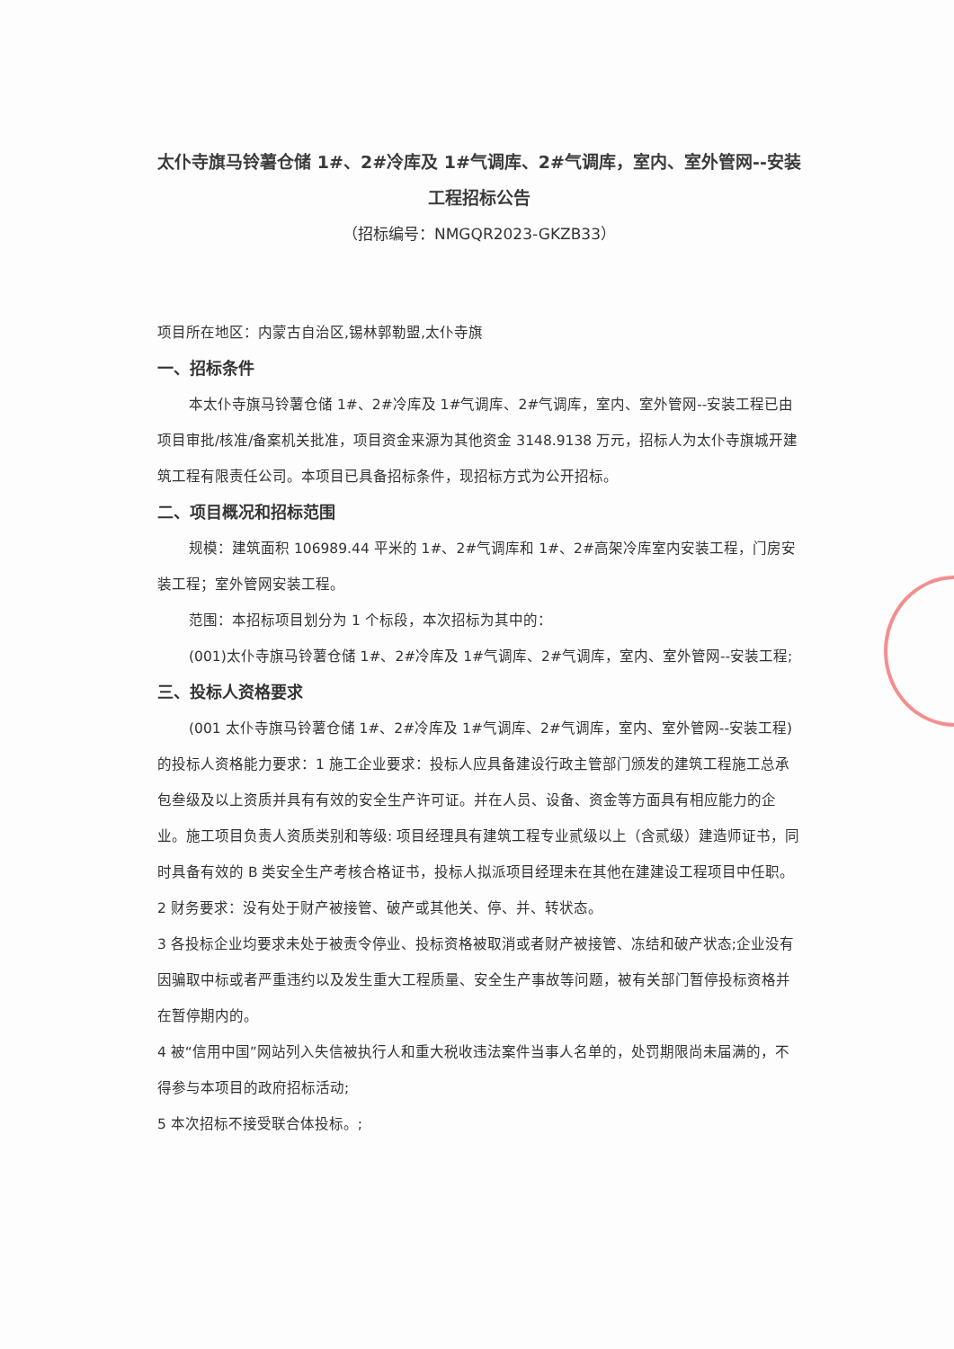太仆寺旗马铃薯仓储 1#、2#冷库及 1#气调库、2#气调库，室内、室外管网--安装工程招标公告
（招标编号：NMGQR2023-GKZB33）
项目所在地区：内蒙古自治区,锡林郭勒盟,太仆寺旗
一、招标条件
本太仆寺旗马铃薯仓储 1#、2#冷库及 1#气调库、2#气调库，室内、室外管网--安装工程已由项目审批/核准/备案机关批准，项目资金来源为其他资金 3148.9138 万元，招标人为太仆寺旗城开建筑工程有限责任公司。本项目已具备招标条件，现招标方式为公开招标。
二、项目概况和招标范围
规模：建筑面积 106989.44 平米的 1#、2#气调库和 1#、2#高架冷库室内安装工程，门房安装工程；室外管网安装工程。
范围：本招标项目划分为 1 个标段，本次招标为其中的：
(001)太仆寺旗马铃薯仓储 1#、2#冷库及 1#气调库、2#气调库，室内、室外管网--安装工程;
三、投标人资格要求
(001 太仆寺旗马铃薯仓储 1#、2#冷库及 1#气调库、2#气调库，室内、室外管网--安装工程)的投标人资格能力要求：1 施工企业要求：投标人应具备建设行政主管部门颁发的建筑工程施工总承包叁级及以上资质并具有有效的安全生产许可证。并在人员、设备、资金等方面具有相应能力的企业。施工项目负责人资质类别和等级: 项目经理具有建筑工程专业贰级以上（含贰级）建造师证书，同时具备有效的 B 类安全生产考核合格证书，投标人拟派项目经理未在其他在建建设工程项目中任职。
2 财务要求：没有处于财产被接管、破产或其他关、停、并、转状态。
3 各投标企业均要求未处于被责令停业、投标资格被取消或者财产被接管、冻结和破产状态;企业没有因骗取中标或者严重违约以及发生重大工程质量、安全生产事故等问题，被有关部门暂停投标资格并在暂停期内的。
4 被“信用中国”网站列入失信被执行人和重大税收违法案件当事人名单的，处罚期限尚未届满的，不得参与本项目的政府招标活动;
5 本次招标不接受联合体投标。;